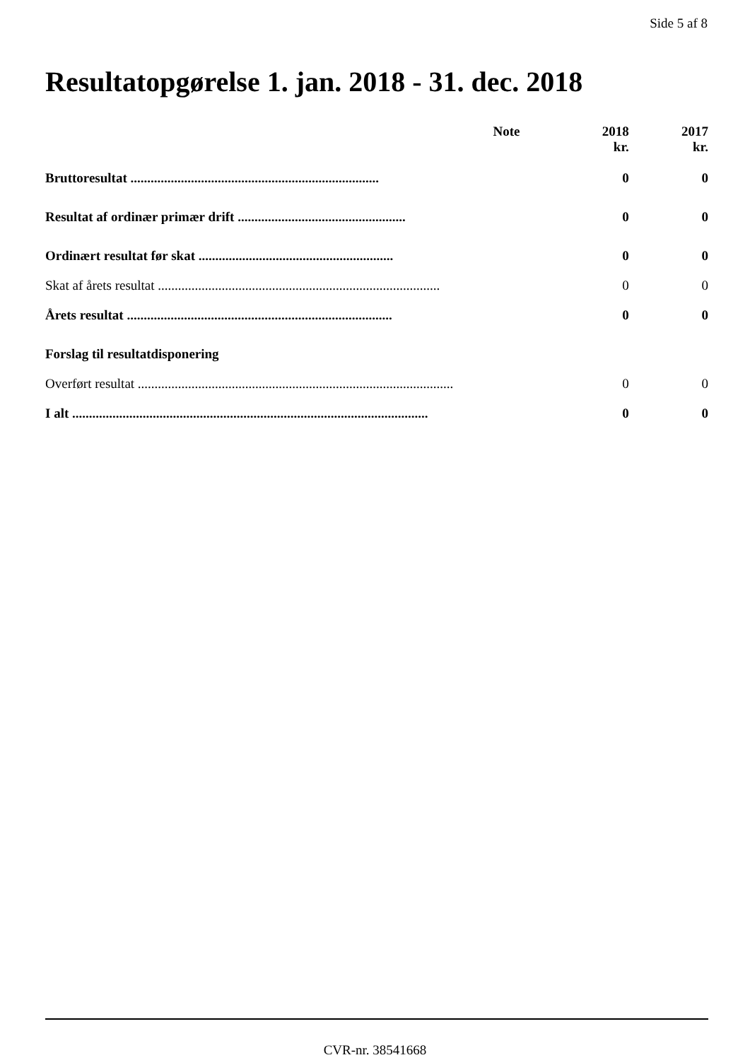Side 5 af 8
Resultatopgørelse 1. jan. 2018 - 31. dec. 2018
| | Note | 2018 kr. | 2017 kr. |
| --- | --- | --- | --- |
| Bruttoresultat .......................................................................... | | 0 | 0 |
| Resultat af ordinær primær drift .................................................. | | 0 | 0 |
| Ordinært resultat før skat .......................................................... | | 0 | 0 |
| Skat af årets resultat .................................................................................... | | 0 | 0 |
| Årets resultat ............................................................................... | | 0 | 0 |
| Forslag til resultatdisponering | | | |
| Overført resultat .............................................................................................. | | 0 | 0 |
| I alt .......................................................................................................... | | 0 | 0 |
CVR-nr. 38541668